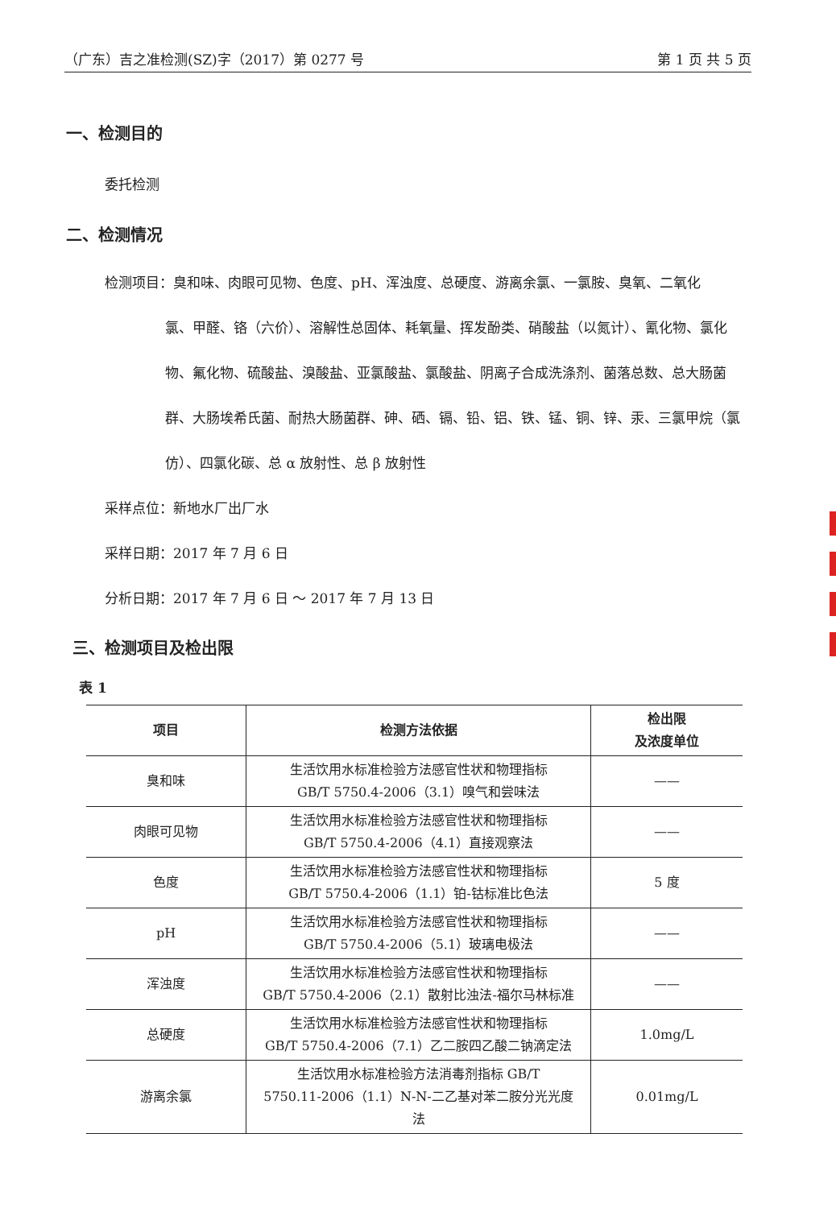（广东）吉之准检测(SZ)字（2017）第 0277 号 第 1 页 共 5 页
一、检测目的
委托检测
二、检测情况
检测项目：臭和味、肉眼可见物、色度、pH、浑浊度、总硬度、游离余氯、一氯胺、臭氧、二氧化
氯、甲醛、铬（六价）、溶解性总固体、耗氧量、挥发酚类、硝酸盐（以氮计）、氰化物、氯化物、氟化物、硫酸盐、溴酸盐、亚氯酸盐、氯酸盐、阴离子合成洗涤剂、菌落总数、总大肠菌群、大肠埃希氏菌、耐热大肠菌群、砷、硒、镉、铅、铝、铁、锰、铜、锌、汞、三氯甲烷（氯仿）、四氯化碳、总 α 放射性、总 β 放射性
采样点位：新地水厂出厂水
采样日期：2017 年 7 月 6 日
分析日期：2017 年 7 月 6 日 ～ 2017 年 7 月 13 日
三、检测项目及检出限
表 1
| 项目 | 检测方法依据 | 检出限 及浓度单位 |
| --- | --- | --- |
| 臭和味 | 生活饮用水标准检验方法感官性状和物理指标 GB/T 5750.4-2006（3.1）嗅气和尝味法 | —— |
| 肉眼可见物 | 生活饮用水标准检验方法感官性状和物理指标 GB/T 5750.4-2006（4.1）直接观察法 | —— |
| 色度 | 生活饮用水标准检验方法感官性状和物理指标 GB/T 5750.4-2006（1.1）铂-钴标准比色法 | 5 度 |
| pH | 生活饮用水标准检验方法感官性状和物理指标 GB/T 5750.4-2006（5.1）玻璃电极法 | —— |
| 浑浊度 | 生活饮用水标准检验方法感官性状和物理指标 GB/T 5750.4-2006（2.1）散射比浊法-福尔马林标准 | —— |
| 总硬度 | 生活饮用水标准检验方法感官性状和物理指标 GB/T 5750.4-2006（7.1）乙二胺四乙酸二钠滴定法 | 1.0mg/L |
| 游离余氯 | 生活饮用水标准检验方法消毒剂指标 GB/T 5750.11-2006（1.1）N-N-二乙基对苯二胺分光光度 法 | 0.01mg/L |